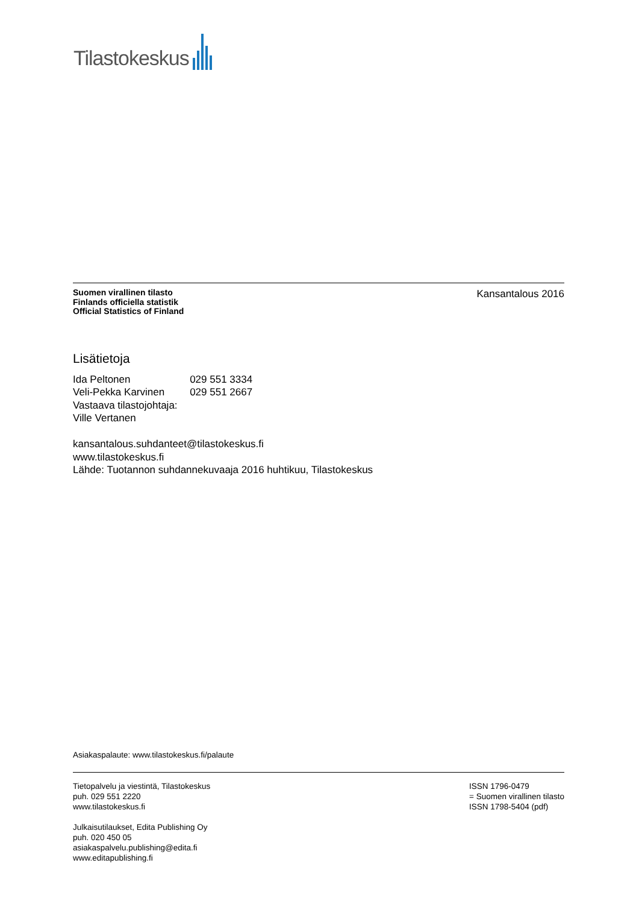Tilastokeskus
Suomen virallinen tilasto
Finlands officiella statistik
Official Statistics of Finland
Kansantalous 2016
Lisätietoja
| Ida Peltonen | 029 551 3334 |
| Veli-Pekka Karvinen | 029 551 2667 |
Vastaava tilastojohtaja:
Ville Vertanen
kansantalous.suhdanteet@tilastokeskus.fi
www.tilastokeskus.fi
Lähde: Tuotannon suhdannekuvaaja 2016 huhtikuu, Tilastokeskus
Asiakaspalaute: www.tilastokeskus.fi/palaute
Tietopalvelu ja viestintä, Tilastokeskus
puh. 029 551 2220
www.tilastokeskus.fi
Julkaisutilaukset, Edita Publishing Oy
puh. 020 450 05
asiakaspalvelu.publishing@edita.fi
www.editapublishing.fi
ISSN 1796-0479
= Suomen virallinen tilasto
ISSN 1798-5404 (pdf)